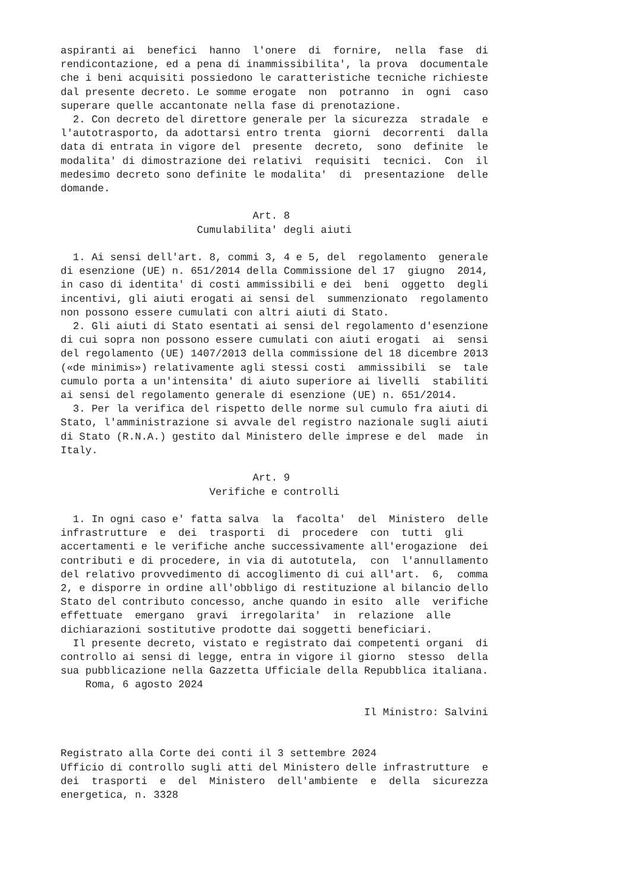aspiranti ai  benefici  hanno  l'onere  di  fornire,  nella  fase  di
rendicontazione, ed a pena di inammissibilita', la prova  documentale
che i beni acquisiti possiedono le caratteristiche tecniche richieste
dal presente decreto. Le somme erogate  non  potranno  in  ogni  caso
superare quelle accantonate nella fase di prenotazione.
  2. Con decreto del direttore generale per la sicurezza  stradale  e
l'autotrasporto, da adottarsi entro trenta  giorni  decorrenti  dalla
data di entrata in vigore del  presente  decreto,  sono  definite  le
modalita' di dimostrazione dei relativi  requisiti  tecnici.  Con  il
medesimo decreto sono definite le modalita'  di  presentazione  delle
domande.

                               Art. 8
                      Cumulabilita' degli aiuti

  1. Ai sensi dell'art. 8, commi 3, 4 e 5, del  regolamento  generale
di esenzione (UE) n. 651/2014 della Commissione del 17  giugno  2014,
in caso di identita' di costi ammissibili e dei  beni  oggetto  degli
incentivi, gli aiuti erogati ai sensi del  summenzionato  regolamento
non possono essere cumulati con altri aiuti di Stato.
  2. Gli aiuti di Stato esentati ai sensi del regolamento d'esenzione
di cui sopra non possono essere cumulati con aiuti erogati  ai  sensi
del regolamento (UE) 1407/2013 della commissione del 18 dicembre 2013
(«de minimis») relativamente agli stessi costi  ammissibili  se  tale
cumulo porta a un'intensita' di aiuto superiore ai livelli  stabiliti
ai sensi del regolamento generale di esenzione (UE) n. 651/2014.
  3. Per la verifica del rispetto delle norme sul cumulo fra aiuti di
Stato, l'amministrazione si avvale del registro nazionale sugli aiuti
di Stato (R.N.A.) gestito dal Ministero delle imprese e del  made  in
Italy.

                               Art. 9
                        Verifiche e controlli

  1. In ogni caso e' fatta salva  la  facolta'  del  Ministero  delle
infrastrutture  e  dei  trasporti  di  procedere  con  tutti  gli
accertamenti e le verifiche anche successivamente all'erogazione  dei
contributi e di procedere, in via di autotutela,  con  l'annullamento
del relativo provvedimento di accoglimento di cui all'art.  6,  comma
2, e disporre in ordine all'obbligo di restituzione al bilancio dello
Stato del contributo concesso, anche quando in esito  alle  verifiche
effettuate  emergano  gravi  irregolarita'  in  relazione  alle
dichiarazioni sostitutive prodotte dai soggetti beneficiari.
  Il presente decreto, vistato e registrato dai competenti organi  di
controllo ai sensi di legge, entra in vigore il giorno  stesso  della
sua pubblicazione nella Gazzetta Ufficiale della Repubblica italiana.
    Roma, 6 agosto 2024

                                                 Il Ministro: Salvini


Registrato alla Corte dei conti il 3 settembre 2024
Ufficio di controllo sugli atti del Ministero delle infrastrutture  e
dei  trasporti  e  del  Ministero  dell'ambiente  e  della  sicurezza
energetica, n. 3328